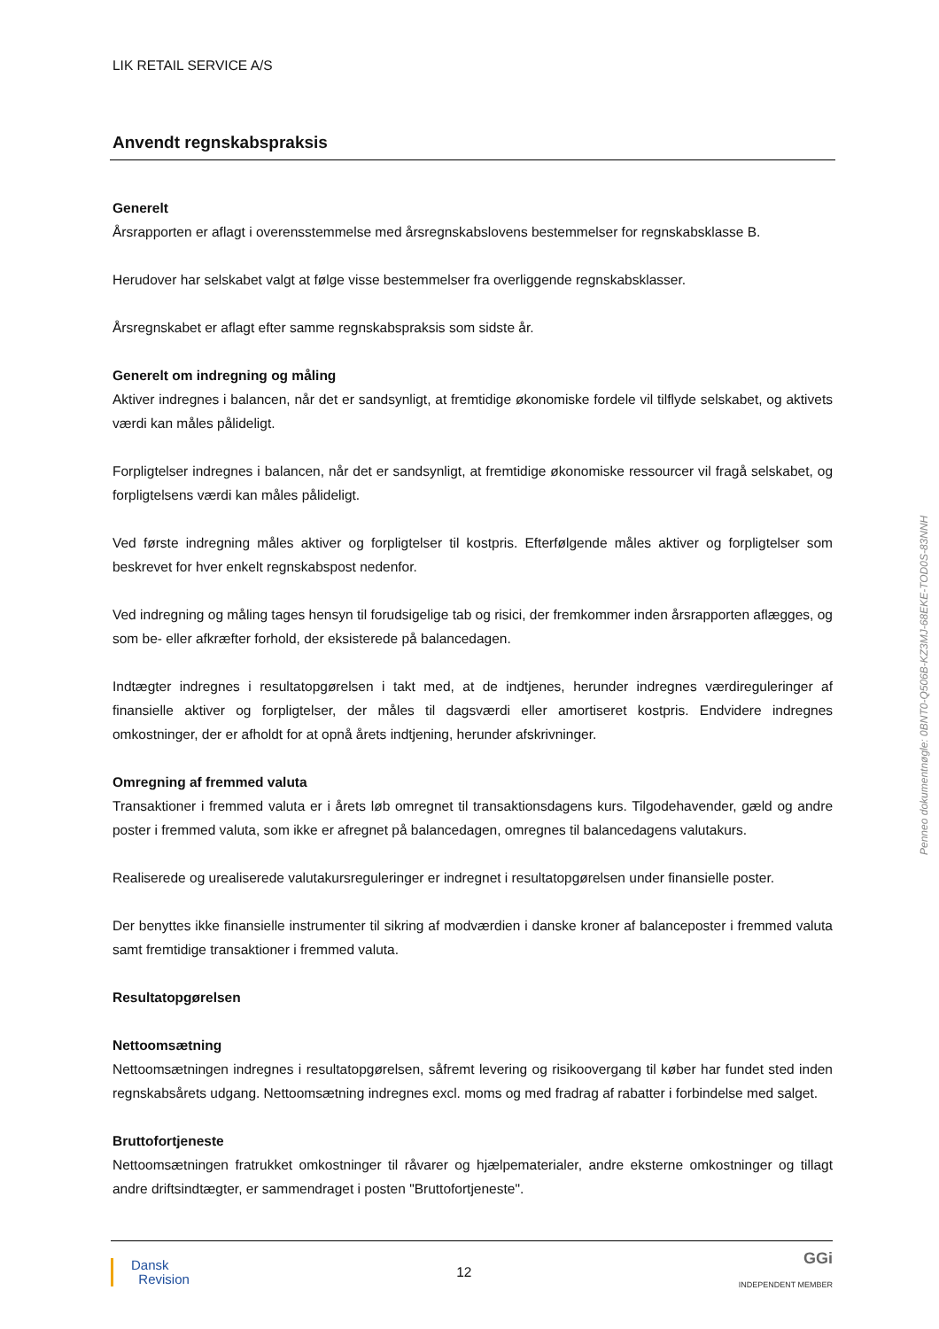LIK RETAIL SERVICE A/S
Anvendt regnskabspraksis
Generelt
Årsrapporten er aflagt i overensstemmelse med årsregnskabslovens bestemmelser for regnskabsklasse B.
Herudover har selskabet valgt at følge visse bestemmelser fra overliggende regnskabsklasser.
Årsregnskabet er aflagt efter samme regnskabspraksis som sidste år.
Generelt om indregning og måling
Aktiver indregnes i balancen, når det er sandsynligt, at fremtidige økonomiske fordele vil tilflyde selskabet, og aktivets værdi kan måles pålideligt.
Forpligtelser indregnes i balancen, når det er sandsynligt, at fremtidige økonomiske ressourcer vil fragå selskabet, og forpligtelsens værdi kan måles pålideligt.
Ved første indregning måles aktiver og forpligtelser til kostpris. Efterfølgende måles aktiver og forpligtelser som beskrevet for hver enkelt regnskabspost nedenfor.
Ved indregning og måling tages hensyn til forudsigelige tab og risici, der fremkommer inden årsrapporten aflægges, og som be- eller afkræfter forhold, der eksisterede på balancedagen.
Indtægter indregnes i resultatopgørelsen i takt med, at de indtjenes, herunder indregnes værdireguleringer af finansielle aktiver og forpligtelser, der måles til dagsværdi eller amortiseret kostpris. Endvidere indregnes omkostninger, der er afholdt for at opnå årets indtjening, herunder afskrivninger.
Omregning af fremmed valuta
Transaktioner i fremmed valuta er i årets løb omregnet til transaktionsdagens kurs. Tilgodehavender, gæld og andre poster i fremmed valuta, som ikke er afregnet på balancedagen, omregnes til balancedagens valutakurs.
Realiserede og urealiserede valutakursreguleringer er indregnet i resultatopgørelsen under finansielle poster.
Der benyttes ikke finansielle instrumenter til sikring af modværdien i danske kroner af balanceposter i fremmed valuta samt fremtidige transaktioner i fremmed valuta.
Resultatopgørelsen
Nettoomsætning
Nettoomsætningen indregnes i resultatopgørelsen, såfremt levering og risikoovergang til køber har fundet sted inden regnskabsårets udgang. Nettoomsætning indregnes excl. moms og med fradrag af rabatter i forbindelse med salget.
Bruttofortjeneste
Nettoomsætningen fratrukket omkostninger til råvarer og hjælpematerialer, andre eksterne omkostninger og tillagt andre driftsindtægter, er sammendraget i posten "Bruttofortjeneste".
Penneo dokumentnøgle: 0BNT0-Q506B-KZ3MJ-68EKE-TOD0S-83NNH
Dansk
Revision
12
GGi
INDEPENDENT MEMBER